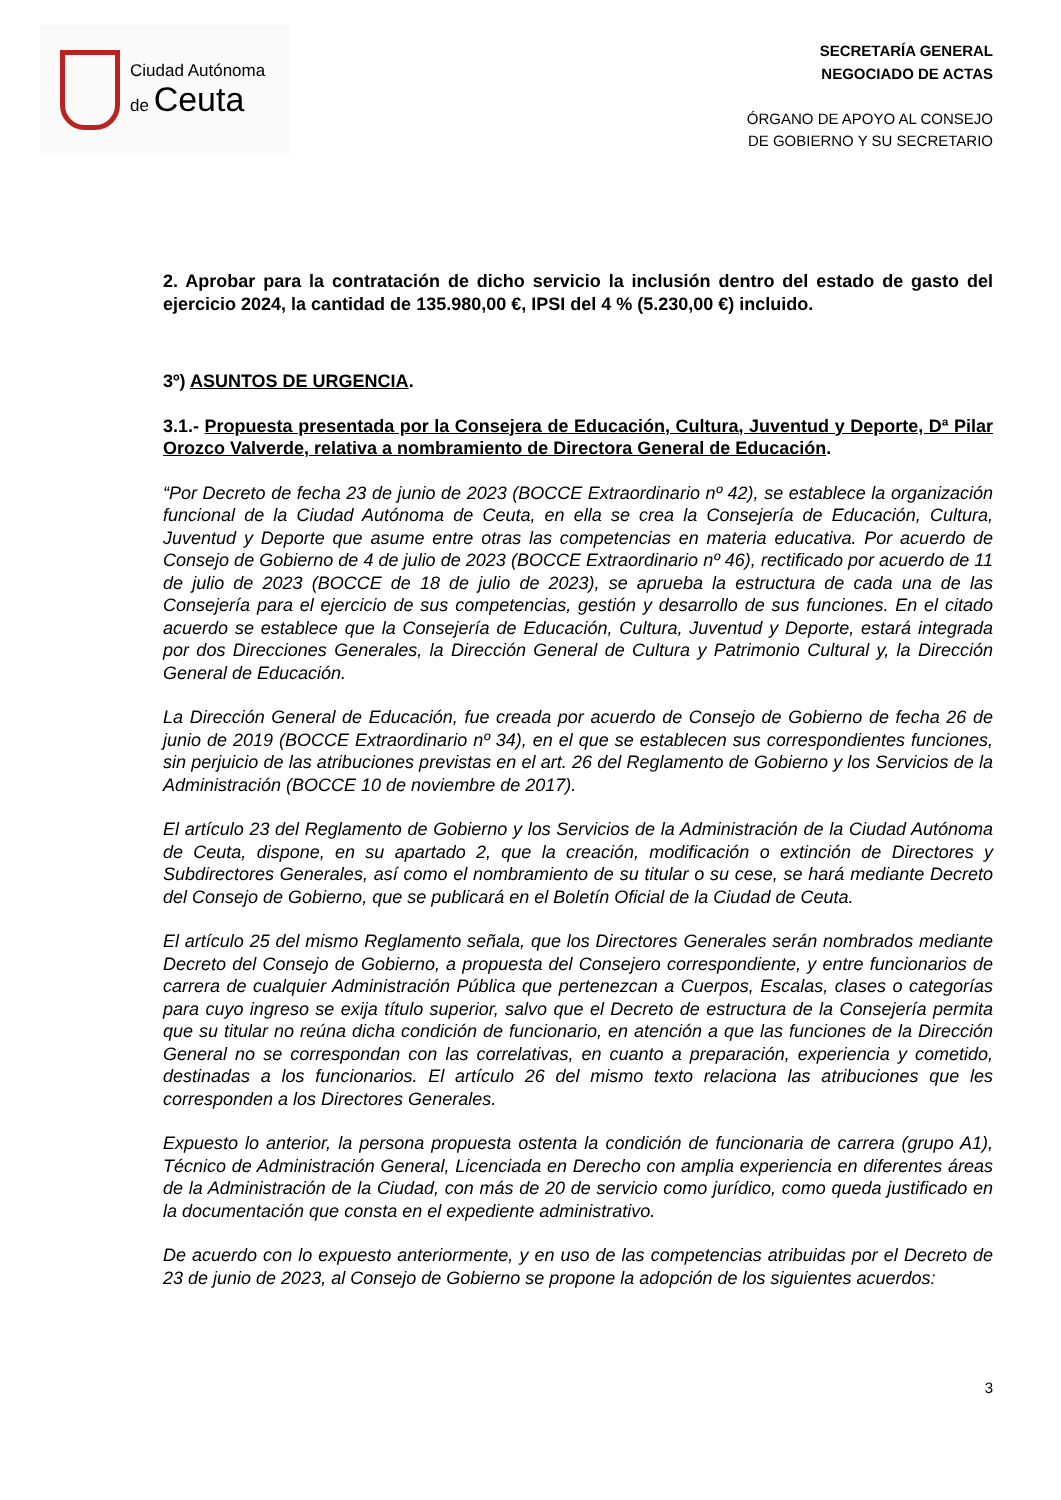Ciudad Autónoma
de Ceuta
SECRETARÍA GENERAL
NEGOCIADO DE ACTAS
ÓRGANO DE APOYO AL CONSEJO
DE GOBIERNO Y SU SECRETARIO
2. Aprobar para la contratación de dicho servicio la inclusión dentro del estado de gasto del ejercicio 2024, la cantidad de 135.980,00 €, IPSI del 4 % (5.230,00 €) incluido.
3º) ASUNTOS DE URGENCIA.
3.1.- Propuesta presentada por la Consejera de Educación, Cultura, Juventud y Deporte, Dª Pilar Orozco Valverde, relativa a nombramiento de Directora General de Educación.
“Por Decreto de fecha 23 de junio de 2023 (BOCCE Extraordinario nº 42), se establece la organización funcional de la Ciudad Autónoma de Ceuta, en ella se crea la Consejería de Educación, Cultura, Juventud y Deporte que asume entre otras las competencias en materia educativa. Por acuerdo de Consejo de Gobierno de 4 de julio de 2023 (BOCCE Extraordinario nº 46), rectificado por acuerdo de 11 de julio de 2023 (BOCCE de 18 de julio de 2023), se aprueba la estructura de cada una de las Consejería para el ejercicio de sus competencias, gestión y desarrollo de sus funciones. En el citado acuerdo se establece que la Consejería de Educación, Cultura, Juventud y Deporte, estará integrada por dos Direcciones Generales, la Dirección General de Cultura y Patrimonio Cultural y, la Dirección General de Educación.
La Dirección General de Educación, fue creada por acuerdo de Consejo de Gobierno de fecha 26 de junio de 2019 (BOCCE Extraordinario nº 34), en el que se establecen sus correspondientes funciones, sin perjuicio de las atribuciones previstas en el art. 26 del Reglamento de Gobierno y los Servicios de la Administración (BOCCE 10 de noviembre de 2017).
El artículo 23 del Reglamento de Gobierno y los Servicios de la Administración de la Ciudad Autónoma de Ceuta, dispone, en su apartado 2, que la creación, modificación o extinción de Directores y Subdirectores Generales, así como el nombramiento de su titular o su cese, se hará mediante Decreto del Consejo de Gobierno, que se publicará en el Boletín Oficial de la Ciudad de Ceuta.
El artículo 25 del mismo Reglamento señala, que los Directores Generales serán nombrados mediante Decreto del Consejo de Gobierno, a propuesta del Consejero correspondiente, y entre funcionarios de carrera de cualquier Administración Pública que pertenezcan a Cuerpos, Escalas, clases o categorías para cuyo ingreso se exija título superior, salvo que el Decreto de estructura de la Consejería permita que su titular no reúna dicha condición de funcionario, en atención a que las funciones de la Dirección General no se correspondan con las correlativas, en cuanto a preparación, experiencia y cometido, destinadas a los funcionarios. El artículo 26 del mismo texto relaciona las atribuciones que les corresponden a los Directores Generales.
Expuesto lo anterior, la persona propuesta ostenta la condición de funcionaria de carrera (grupo A1), Técnico de Administración General, Licenciada en Derecho con amplia experiencia en diferentes áreas de la Administración de la Ciudad, con más de 20 de servicio como jurídico, como queda justificado en la documentación que consta en el expediente administrativo.
De acuerdo con lo expuesto anteriormente, y en uso de las competencias atribuidas por el Decreto de 23 de junio de 2023, al Consejo de Gobierno se propone la adopción de los siguientes acuerdos:
3